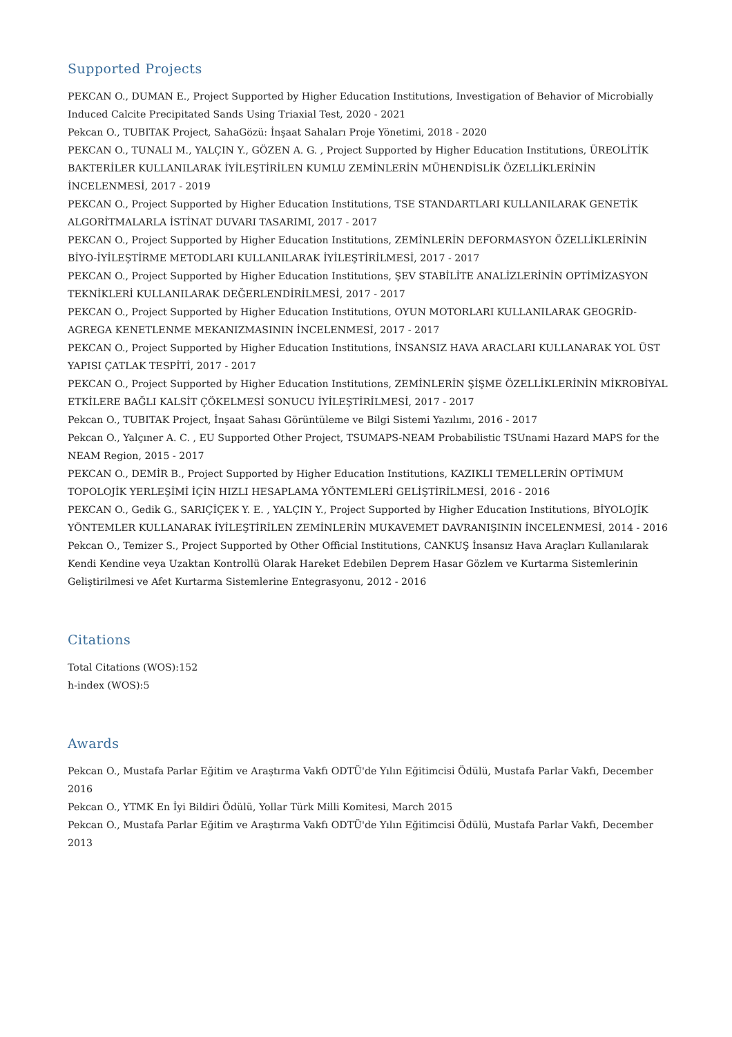Supported Projects
PEKCAN O., DUMAN E., Project Supported by Higher Education Institutions, Investigation of Behavior of Microbially Induced Calcite Precipitated Sands Using Triaxial Test, 2020 - 2021
Pekcan O., TUBITAK Project, SahaGözü: İnşaat Sahaları Proje Yönetimi, 2018 - 2020
PEKCAN O., TUNALI M., YALÇIN Y., GÖZEN A. G. , Project Supported by Higher Education Institutions, ÜREOLİTİK BAKTERİLER KULLANILARAK İYİLEŞTİRİLEN KUMLU ZEMİNLERİN MÜHENDİSLİK ÖZELLİKLERİNİN İNCELENMESİ, 2017 - 2019
PEKCAN O., Project Supported by Higher Education Institutions, TSE STANDARTLARI KULLANILARAK GENETİK ALGORİTMALARLA İSTİNAT DUVARI TASARIMI, 2017 - 2017
PEKCAN O., Project Supported by Higher Education Institutions, ZEMİNLERİN DEFORMASYON ÖZELLİKLERİNİN BİYO-İYİLEŞTİRME METODLARI KULLANILARAK İYİLEŞTİRİLMESİ, 2017 - 2017
PEKCAN O., Project Supported by Higher Education Institutions, ŞEV STABİLİTE ANALİZLERİNİN OPTİMİZASYON TEKNİKLERİ KULLANILARAK DEĞERLENDİRİLMESİ, 2017 - 2017
PEKCAN O., Project Supported by Higher Education Institutions, OYUN MOTORLARI KULLANILARAK GEOGRİD-AGREGA KENETLENME MEKANIZMASININ İNCELENMESİ, 2017 - 2017
PEKCAN O., Project Supported by Higher Education Institutions, İNSANSIZ HAVA ARACLARI KULLANARAK YOL ÜST YAPISI ÇATLAK TESPİTİ, 2017 - 2017
PEKCAN O., Project Supported by Higher Education Institutions, ZEMİNLERİN ŞİŞME ÖZELLİKLERİNİN MİKROBİYAL ETKİLERE BAĞLI KALSİT ÇÖKELMESİ SONUCU İYİLEŞTİRİLMESİ, 2017 - 2017
Pekcan O., TUBITAK Project, İnşaat Sahası Görüntüleme ve Bilgi Sistemi Yazılımı, 2016 - 2017
Pekcan O., Yalçıner A. C. , EU Supported Other Project, TSUMAPS-NEAM Probabilistic TSUnami Hazard MAPS for the NEAM Region, 2015 - 2017
PEKCAN O., DEMİR B., Project Supported by Higher Education Institutions, KAZIKLI TEMELLERİN OPTİMUM TOPOLOJİK YERLEŞİMİ İÇİN HIZLI HESAPLAMA YÖNTEMLERİ GELİŞTİRİLMESİ, 2016 - 2016
PEKCAN O., Gedik G., SARIÇİÇEK Y. E. , YALÇIN Y., Project Supported by Higher Education Institutions, BİYOLOJİK YÖNTEMLER KULLANARAK İYİLEŞTİRİLEN ZEMİNLERİN MUKAVEMET DAVRANIŞININ İNCELENMESİ, 2014 - 2016
Pekcan O., Temizer S., Project Supported by Other Official Institutions, CANKUŞ İnsansız Hava Araçları Kullanılarak Kendi Kendine veya Uzaktan Kontrollü Olarak Hareket Edebilen Deprem Hasar Gözlem ve Kurtarma Sistemlerinin Geliştirilmesi ve Afet Kurtarma Sistemlerine Entegrasyonu, 2012 - 2016
Citations
Total Citations (WOS):152
h-index (WOS):5
Awards
Pekcan O., Mustafa Parlar Eğitim ve Araştırma Vakfı ODTÜ'de Yılın Eğitimcisi Ödülü, Mustafa Parlar Vakfı, December 2016
Pekcan O., YTMK En İyi Bildiri Ödülü, Yollar Türk Milli Komitesi, March 2015
Pekcan O., Mustafa Parlar Eğitim ve Araştırma Vakfı ODTÜ'de Yılın Eğitimcisi Ödülü, Mustafa Parlar Vakfı, December 2013